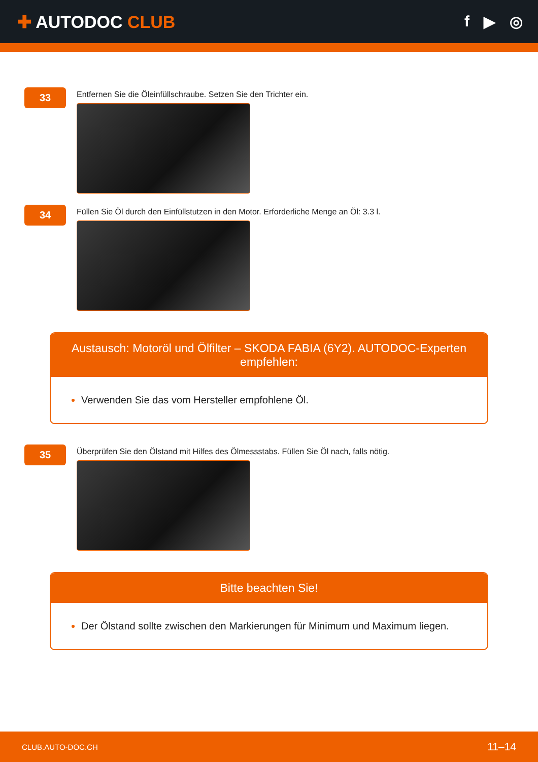✚ AUTODOC CLUB f ▶ ◎
33
Entfernen Sie die Öleinfüllschraube. Setzen Sie den Trichter ein.
34
Füllen Sie Öl durch den Einfüllstutzen in den Motor. Erforderliche Menge an Öl: 3.3 l.
Austausch: Motoröl und Ölfilter – SKODA FABIA (6Y2). AUTODOC-Experten empfehlen:
Verwenden Sie das vom Hersteller empfohlene Öl.
35
Überprüfen Sie den Ölstand mit Hilfes des Ölmessstabs. Füllen Sie Öl nach, falls nötig.
Bitte beachten Sie!
Der Ölstand sollte zwischen den Markierungen für Minimum und Maximum liegen.
CLUB.AUTO-DOC.CH 11–14